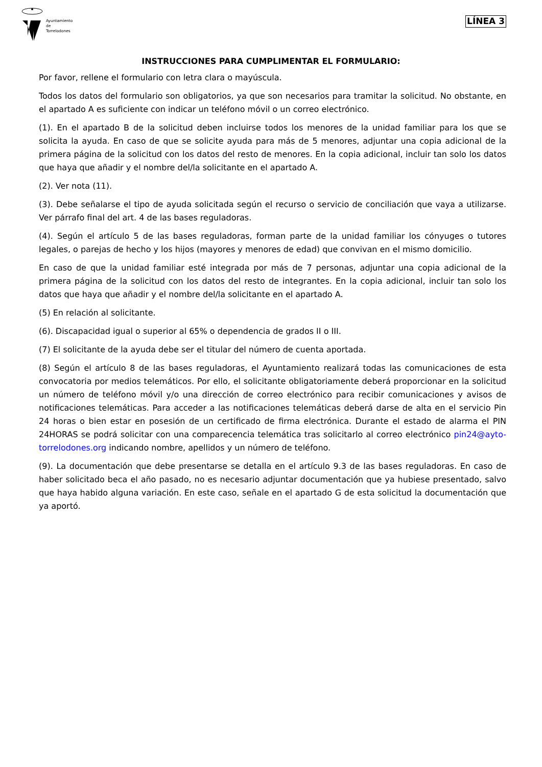Ayuntamiento
de
Torrelodones
LÍNEA 3
INSTRUCCIONES PARA CUMPLIMENTAR EL FORMULARIO:
Por favor, rellene el formulario con letra clara o mayúscula.
Todos los datos del formulario son obligatorios, ya que son necesarios para tramitar la solicitud. No obstante, en el apartado A es suficiente con indicar un teléfono móvil o un correo electrónico.
(1). En el apartado B de la solicitud deben incluirse todos los menores de la unidad familiar para los que se solicita la ayuda. En caso de que se solicite ayuda para más de 5 menores, adjuntar una copia adicional de la primera página de la solicitud con los datos del resto de menores. En la copia adicional, incluir tan solo los datos que haya que añadir y el nombre del/la solicitante en el apartado A.
(2). Ver nota (11).
(3). Debe señalarse el tipo de ayuda solicitada según el recurso o servicio de conciliación que vaya a utilizarse. Ver párrafo final del art. 4 de las bases reguladoras.
(4). Según el artículo 5 de las bases reguladoras, forman parte de la unidad familiar los cónyuges o tutores legales, o parejas de hecho y los hijos (mayores y menores de edad) que convivan en el mismo domicilio.
En caso de que la unidad familiar esté integrada por más de 7 personas, adjuntar una copia adicional de la primera página de la solicitud con los datos del resto de integrantes. En la copia adicional, incluir tan solo los datos que haya que añadir y el nombre del/la solicitante en el apartado A.
(5) En relación al solicitante.
(6). Discapacidad igual o superior al 65% o dependencia de grados II o III.
(7) El solicitante de la ayuda debe ser el titular del número de cuenta aportada.
(8) Según el artículo 8 de las bases reguladoras, el Ayuntamiento realizará todas las comunicaciones de esta convocatoria por medios telemáticos. Por ello, el solicitante obligatoriamente deberá proporcionar en la solicitud un número de teléfono móvil y/o una dirección de correo electrónico para recibir comunicaciones y avisos de notificaciones telemáticas. Para acceder a las notificaciones telemáticas deberá darse de alta en el servicio Pin 24 horas o bien estar en posesión de un certificado de firma electrónica. Durante el estado de alarma el PIN 24HORAS se podrá solicitar con una comparecencia telemática tras solicitarlo al correo electrónico pin24@ayto-torrelodones.org indicando nombre, apellidos y un número de teléfono.
(9). La documentación que debe presentarse se detalla en el artículo 9.3 de las bases reguladoras. En caso de haber solicitado beca el año pasado, no es necesario adjuntar documentación que ya hubiese presentado, salvo que haya habido alguna variación. En este caso, señale en el apartado G de esta solicitud la documentación que ya aportó.